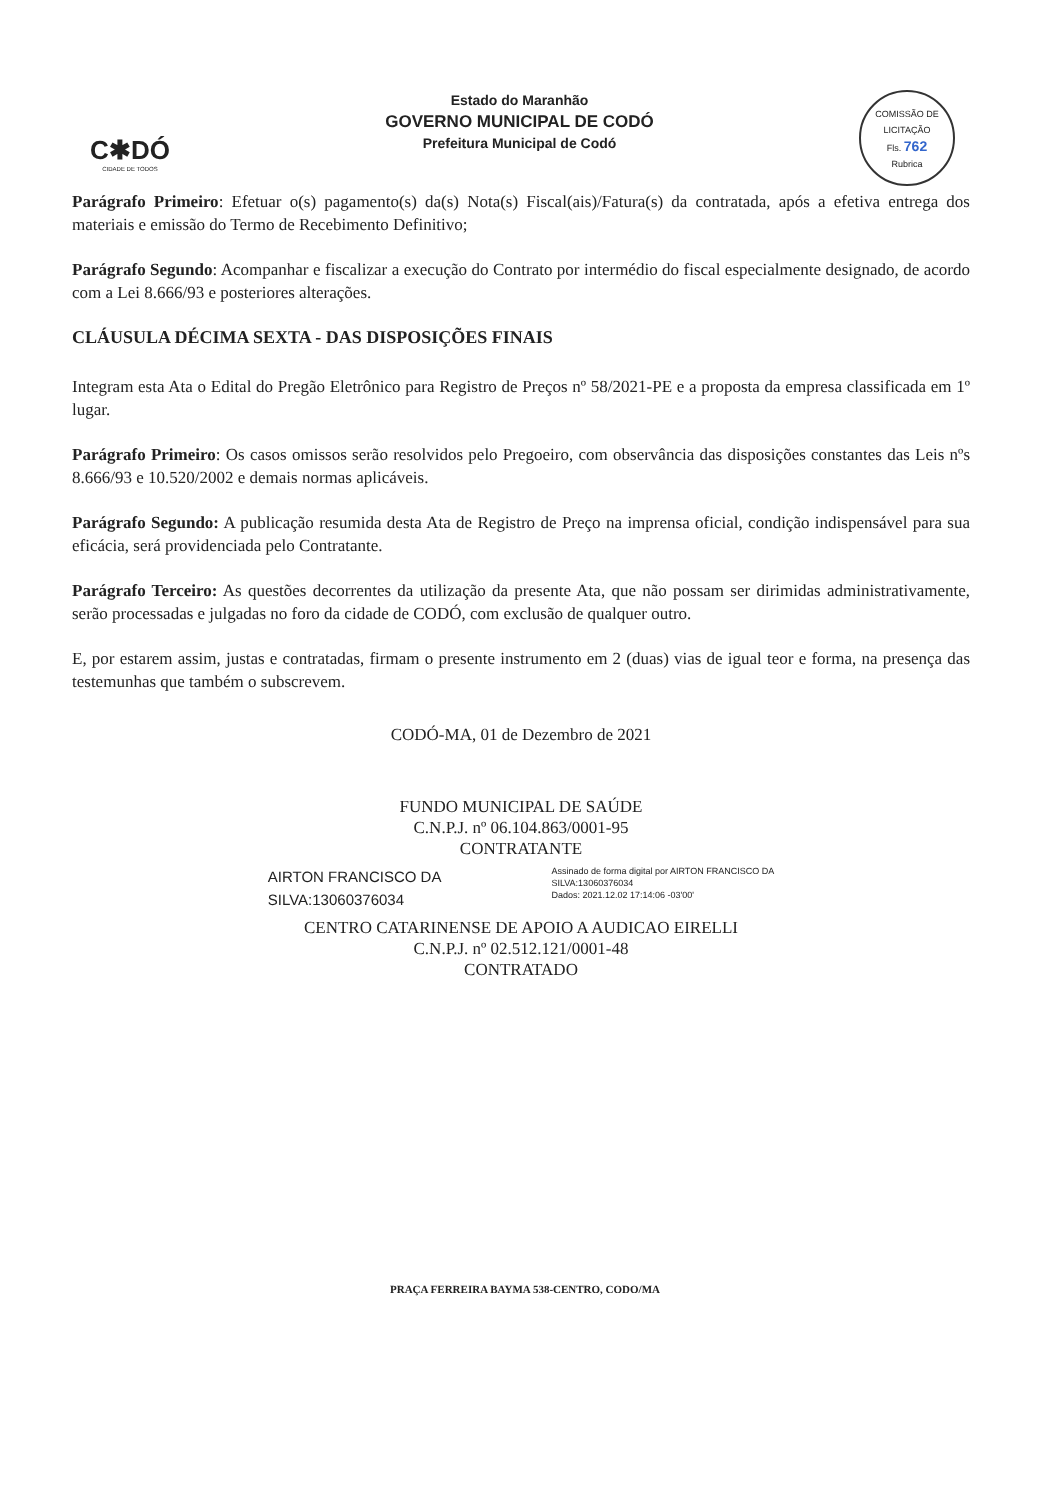C✱DÓ
CIDADE DE TODOS
Estado do Maranhão
GOVERNO MUNICIPAL DE CODÓ
Prefeitura Municipal de Codó
COMISSÃO DE LICITAÇÃO
Fls. 762
Rubrica
Parágrafo Primeiro: Efetuar o(s) pagamento(s) da(s) Nota(s) Fiscal(ais)/Fatura(s) da contratada, após a efetiva entrega dos materiais e emissão do Termo de Recebimento Definitivo;
Parágrafo Segundo: Acompanhar e fiscalizar a execução do Contrato por intermédio do fiscal especialmente designado, de acordo com a Lei 8.666/93 e posteriores alterações.
CLÁUSULA DÉCIMA SEXTA - DAS DISPOSIÇÕES FINAIS
Integram esta Ata o Edital do Pregão Eletrônico para Registro de Preços nº 58/2021-PE e a proposta da empresa classificada em 1º lugar.
Parágrafo Primeiro: Os casos omissos serão resolvidos pelo Pregoeiro, com observância das disposições constantes das Leis nºs 8.666/93 e 10.520/2002 e demais normas aplicáveis.
Parágrafo Segundo: A publicação resumida desta Ata de Registro de Preço na imprensa oficial, condição indispensável para sua eficácia, será providenciada pelo Contratante.
Parágrafo Terceiro: As questões decorrentes da utilização da presente Ata, que não possam ser dirimidas administrativamente, serão processadas e julgadas no foro da cidade de CODÓ, com exclusão de qualquer outro.
E, por estarem assim, justas e contratadas, firmam o presente instrumento em 2 (duas) vias de igual teor e forma, na presença das testemunhas que também o subscrevem.
CODÓ-MA, 01 de Dezembro de 2021
FUNDO MUNICIPAL DE SAÚDE
C.N.P.J. nº 06.104.863/0001-95
CONTRATANTE
AIRTON FRANCISCO DA
SILVA:13060376034
Assinado de forma digital por AIRTON FRANCISCO DA
SILVA:13060376034
Dados: 2021.12.02 17:14:06 -03'00'
CENTRO CATARINENSE DE APOIO A AUDICAO EIRELLI
C.N.P.J. nº 02.512.121/0001-48
CONTRATADO
PRAÇA FERREIRA BAYMA 538-CENTRO, CODO/MA